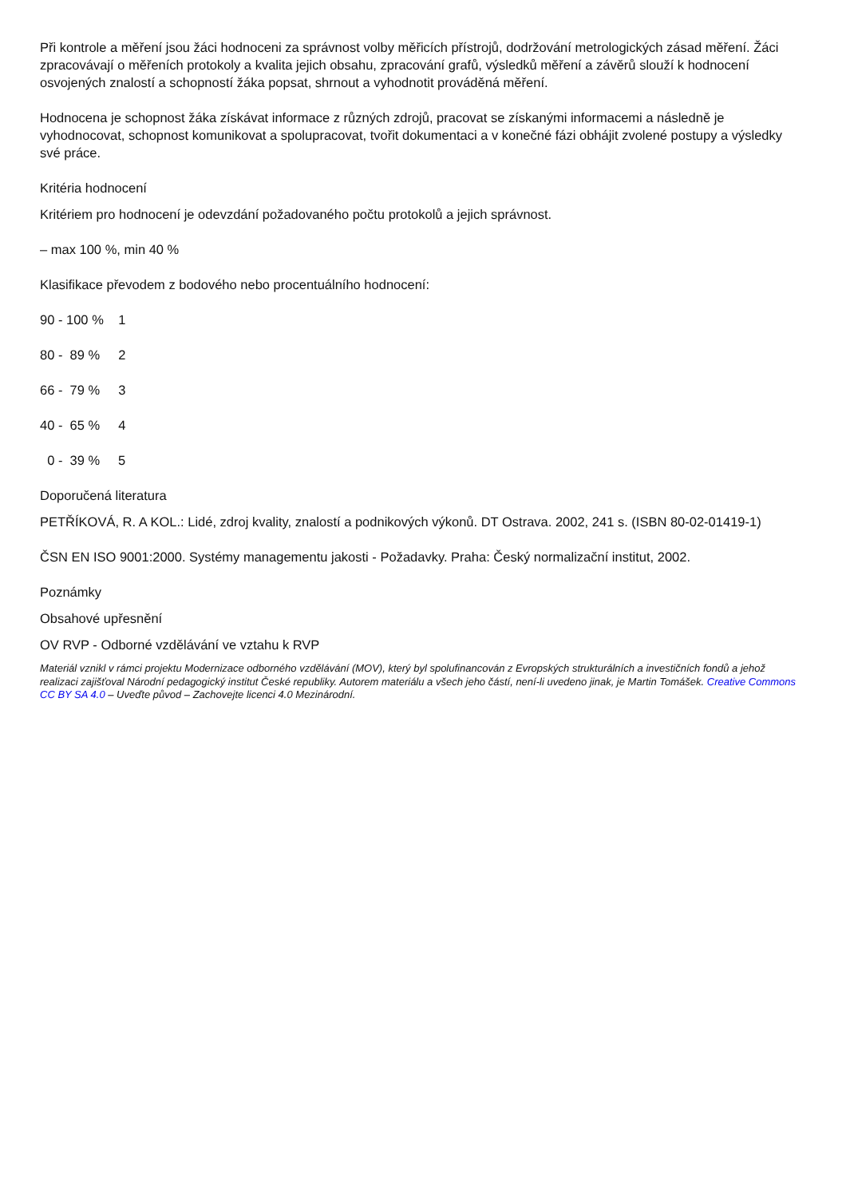Při kontrole a měření jsou žáci hodnoceni za správnost volby měřicích přístrojů, dodržování metrologických zásad měření. Žáci zpracovávají o měřeních protokoly a kvalita jejich obsahu, zpracování grafů, výsledků měření a závěrů slouží k hodnocení osvojených znalostí a schopností žáka popsat, shrnout a vyhodnotit prováděná měření.
Hodnocena je schopnost žáka získávat informace z různých zdrojů, pracovat se získanými informacemi a následně je vyhodnocovat, schopnost komunikovat a spolupracovat, tvořit dokumentaci a v konečné fázi obhájit zvolené postupy a výsledky své práce.
Kritéria hodnocení
Kritériem pro hodnocení je odevzdání požadovaného počtu protokolů a jejich správnost.
– max 100 %, min 40 %
Klasifikace převodem z bodového nebo procentuálního hodnocení:
90 - 100 % 1
80 - 89 % 2
66 - 79 % 3
40 - 65 % 4
0 - 39 % 5
Doporučená literatura
PETŘÍKOVÁ, R. A KOL.: Lidé, zdroj kvality, znalostí a podnikových výkonů. DT Ostrava. 2002, 241 s. (ISBN 80-02-01419-1)
ČSN EN ISO 9001:2000. Systémy managementu jakosti - Požadavky. Praha: Český normalizační institut, 2002.
Poznámky
Obsahové upřesnění
OV RVP - Odborné vzdělávání ve vztahu k RVP
Materiál vznikl v rámci projektu Modernizace odborného vzdělávání (MOV), který byl spolufinancován z Evropských strukturálních a investičních fondů a jehož realizaci zajišťoval Národní pedagogický institut České republiky. Autorem materiálu a všech jeho částí, není-li uvedeno jinak, je Martin Tomášek. Creative Commons CC BY SA 4.0 – Uveďte původ – Zachovejte licenci 4.0 Mezinárodní.